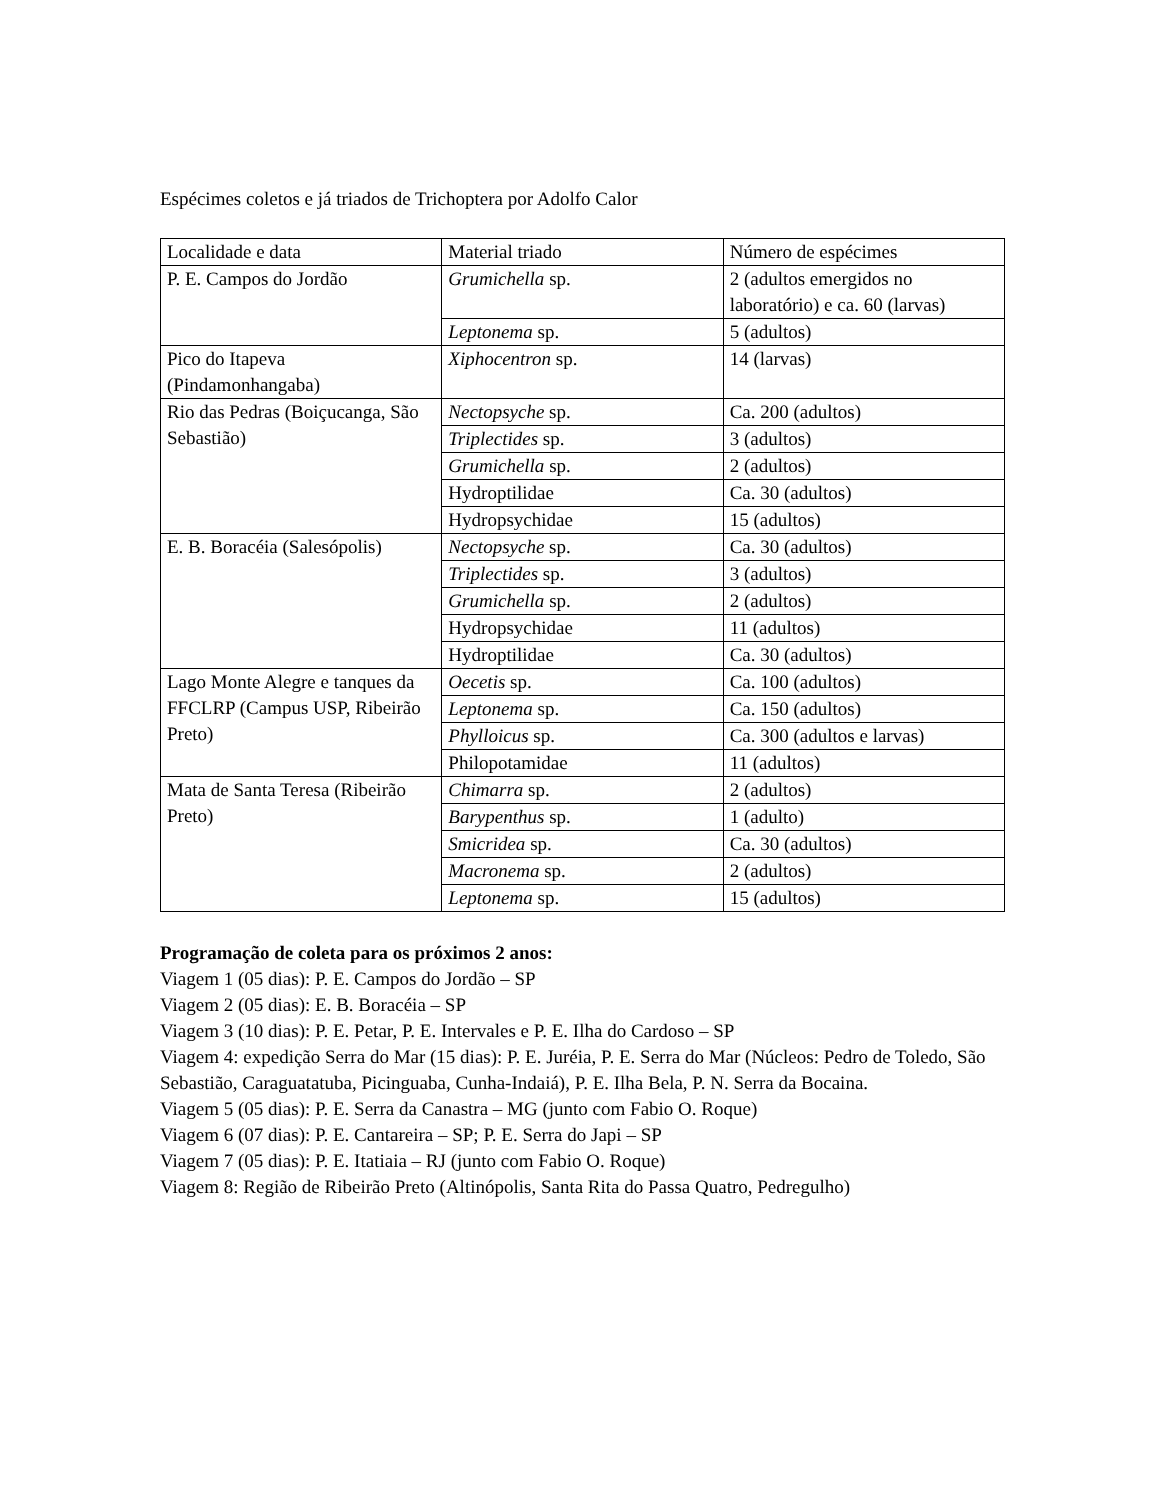Espécimes coletos e já triados de Trichoptera por Adolfo Calor
| Localidade e data | Material triado | Número de espécimes |
| P. E. Campos do Jordão | Grumichella sp. | 2 (adultos emergidos no laboratório) e ca. 60 (larvas) |
| | Leptonema sp. | 5 (adultos) |
| Pico do Itapeva (Pindamonhangaba) | Xiphocentron sp. | 14 (larvas) |
| Rio das Pedras (Boiçucanga, São Sebastião) | Nectopsyche sp. | Ca. 200 (adultos) |
| | Triplectides sp. | 3 (adultos) |
| | Grumichella sp. | 2 (adultos) |
| | Hydroptilidae | Ca. 30 (adultos) |
| | Hydropsychidae | 15 (adultos) |
| E. B. Boracéia (Salesópolis) | Nectopsyche sp. | Ca. 30 (adultos) |
| | Triplectides sp. | 3 (adultos) |
| | Grumichella sp. | 2 (adultos) |
| | Hydropsychidae | 11 (adultos) |
| | Hydroptilidae | Ca. 30 (adultos) |
| Lago Monte Alegre e tanques da FFCLRP (Campus USP, Ribeirão Preto) | Oecetis sp. | Ca. 100 (adultos) |
| | Leptonema sp. | Ca. 150 (adultos) |
| | Phylloicus sp. | Ca. 300 (adultos e larvas) |
| | Philopotamidae | 11 (adultos) |
| Mata de Santa Teresa (Ribeirão Preto) | Chimarra sp. | 2 (adultos) |
| | Barypenthus sp. | 1 (adulto) |
| | Smicridea sp. | Ca. 30 (adultos) |
| | Macronema sp. | 2 (adultos) |
| | Leptonema sp. | 15 (adultos) |
Programação de coleta para os próximos 2 anos:
Viagem 1 (05 dias): P. E. Campos do Jordão – SP
Viagem 2 (05 dias): E. B. Boracéia – SP
Viagem 3 (10 dias): P. E. Petar, P. E. Intervales e P. E. Ilha do Cardoso – SP
Viagem 4: expedição Serra do Mar (15 dias): P. E. Juréia, P. E. Serra do Mar (Núcleos: Pedro de Toledo, São Sebastião, Caraguatatuba, Picinguaba, Cunha-Indaiá), P. E. Ilha Bela, P. N. Serra da Bocaina.
Viagem 5 (05 dias): P. E. Serra da Canastra – MG (junto com Fabio O. Roque)
Viagem 6 (07 dias): P. E. Cantareira – SP; P. E. Serra do Japi – SP
Viagem 7 (05 dias): P. E. Itatiaia – RJ (junto com Fabio O. Roque)
Viagem 8: Região de Ribeirão Preto (Altinópolis, Santa Rita do Passa Quatro, Pedregulho)